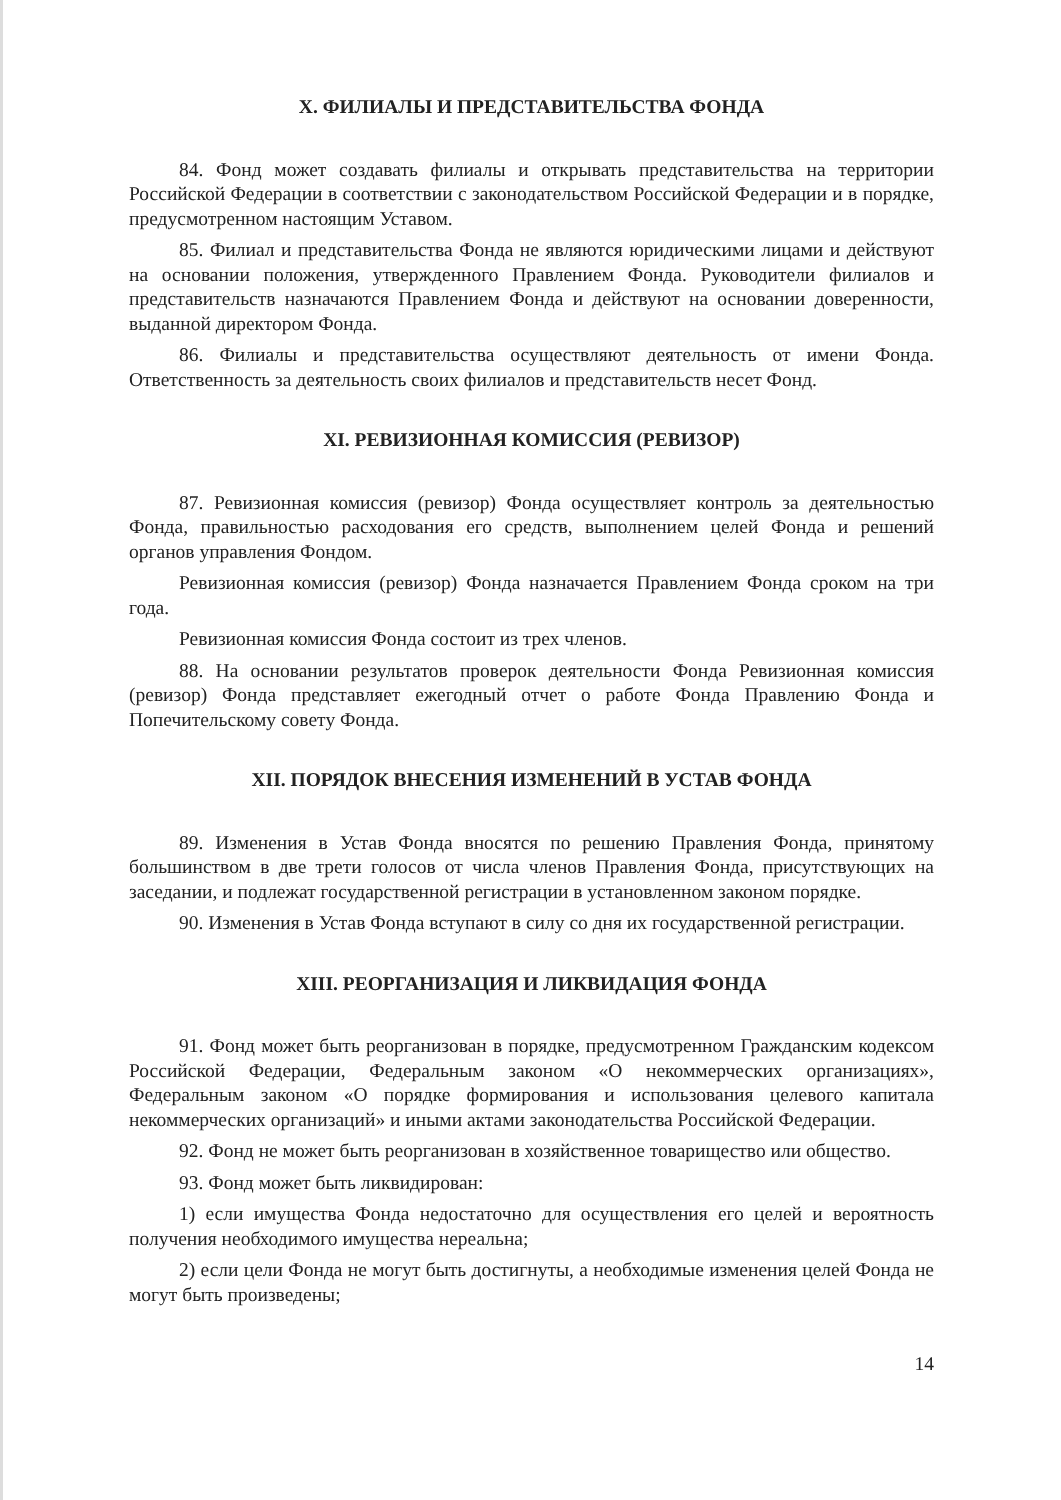X. ФИЛИАЛЫ И ПРЕДСТАВИТЕЛЬСТВА ФОНДА
84. Фонд может создавать филиалы и открывать представительства на территории Российской Федерации в соответствии с законодательством Российской Федерации и в порядке, предусмотренном настоящим Уставом.
85. Филиал и представительства Фонда не являются юридическими лицами и действуют на основании положения, утвержденного Правлением Фонда. Руководители филиалов и представительств назначаются Правлением Фонда и действуют на основании доверенности, выданной директором Фонда.
86. Филиалы и представительства осуществляют деятельность от имени Фонда. Ответственность за деятельность своих филиалов и представительств несет Фонд.
XI. РЕВИЗИОННАЯ КОМИССИЯ (РЕВИЗОР)
87. Ревизионная комиссия (ревизор) Фонда осуществляет контроль за деятельностью Фонда, правильностью расходования его средств, выполнением целей Фонда и решений органов управления Фондом.
Ревизионная комиссия (ревизор) Фонда назначается Правлением Фонда сроком на три года.
Ревизионная комиссия Фонда состоит из трех членов.
88. На основании результатов проверок деятельности Фонда Ревизионная комиссия (ревизор) Фонда представляет ежегодный отчет о работе Фонда Правлению Фонда и Попечительскому совету Фонда.
XII. ПОРЯДОК ВНЕСЕНИЯ ИЗМЕНЕНИЙ В УСТАВ ФОНДА
89. Изменения в Устав Фонда вносятся по решению Правления Фонда, принятому большинством в две трети голосов от числа членов Правления Фонда, присутствующих на заседании, и подлежат государственной регистрации в установленном законом порядке.
90. Изменения в Устав Фонда вступают в силу со дня их государственной регистрации.
XIII. РЕОРГАНИЗАЦИЯ И ЛИКВИДАЦИЯ ФОНДА
91. Фонд может быть реорганизован в порядке, предусмотренном Гражданским кодексом Российской Федерации, Федеральным законом «О некоммерческих организациях», Федеральным законом «О порядке формирования и использования целевого капитала некоммерческих организаций» и иными актами законодательства Российской Федерации.
92. Фонд не может быть реорганизован в хозяйственное товарищество или общество.
93. Фонд может быть ликвидирован:
1) если имущества Фонда недостаточно для осуществления его целей и вероятность получения необходимого имущества нереальна;
2) если цели Фонда не могут быть достигнуты, а необходимые изменения целей Фонда не могут быть произведены;
14